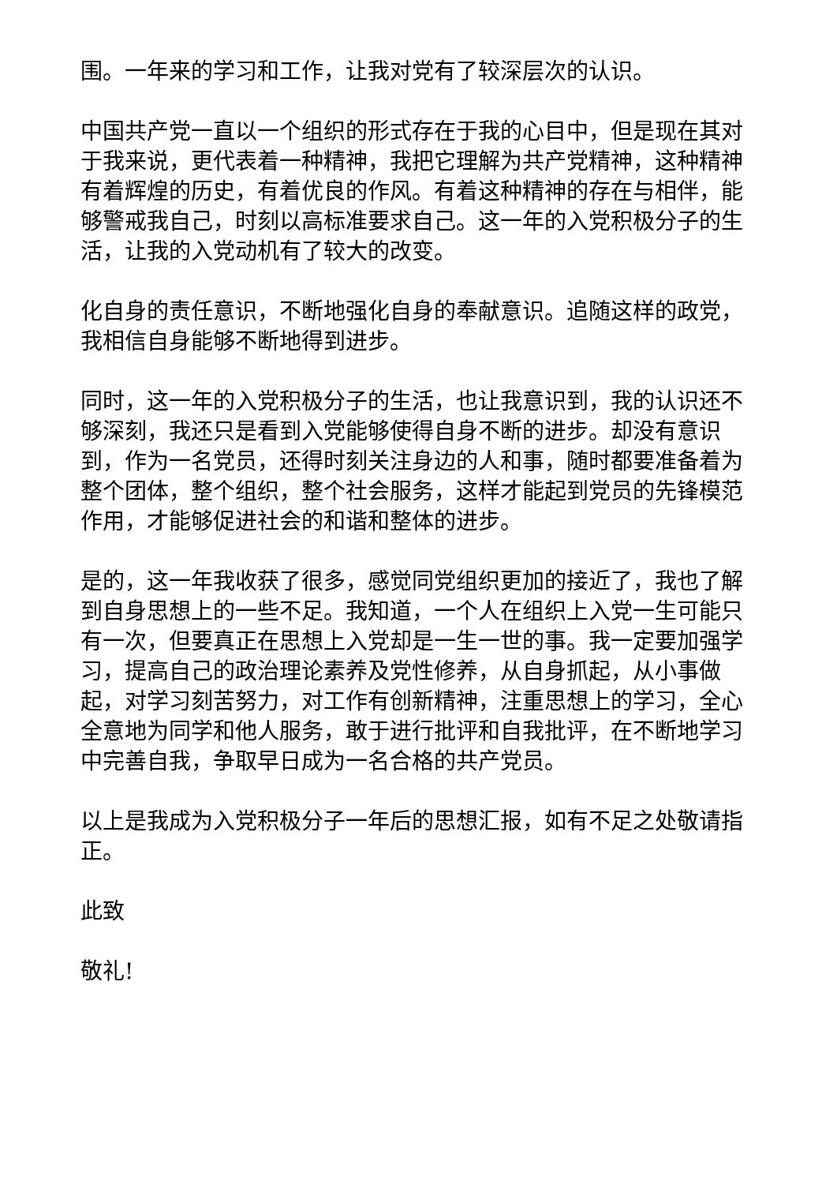围。一年来的学习和工作，让我对党有了较深层次的认识。
中国共产党一直以一个组织的形式存在于我的心目中，但是现在其对于我来说，更代表着一种精神，我把它理解为共产党精神，这种精神有着辉煌的历史，有着优良的作风。有着这种精神的存在与相伴，能够警戒我自己，时刻以高标准要求自己。这一年的入党积极分子的生活，让我的入党动机有了较大的改变。
化自身的责任意识，不断地强化自身的奉献意识。追随这样的政党，我相信自身能够不断地得到进步。
同时，这一年的入党积极分子的生活，也让我意识到，我的认识还不够深刻，我还只是看到入党能够使得自身不断的进步。却没有意识到，作为一名党员，还得时刻关注身边的人和事，随时都要准备着为整个团体，整个组织，整个社会服务，这样才能起到党员的先锋模范作用，才能够促进社会的和谐和整体的进步。
是的，这一年我收获了很多，感觉同党组织更加的接近了，我也了解到自身思想上的一些不足。我知道，一个人在组织上入党一生可能只有一次，但要真正在思想上入党却是一生一世的事。我一定要加强学习，提高自己的政治理论素养及党性修养，从自身抓起，从小事做起，对学习刻苦努力，对工作有创新精神，注重思想上的学习，全心全意地为同学和他人服务，敢于进行批评和自我批评，在不断地学习中完善自我，争取早日成为一名合格的共产党员。
以上是我成为入党积极分子一年后的思想汇报，如有不足之处敬请指正。
此致
敬礼!